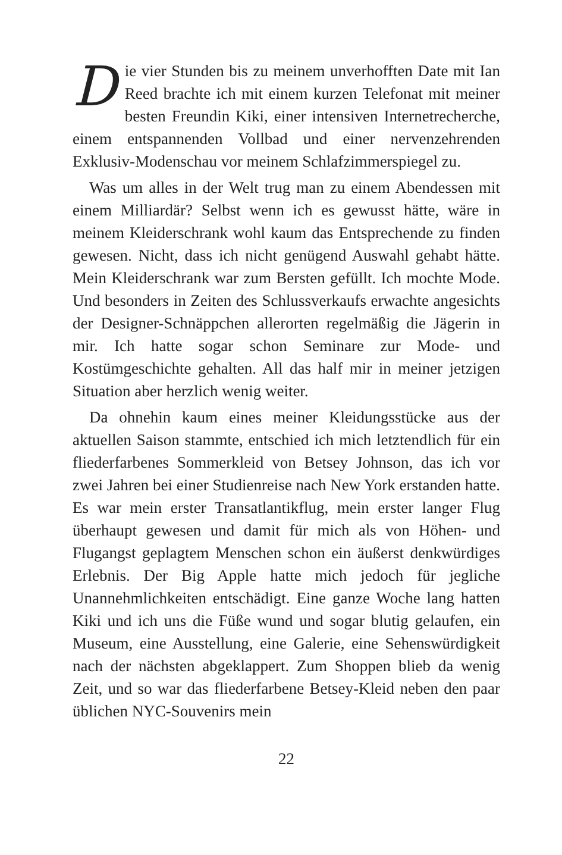Die vier Stunden bis zu meinem unverhofften Date mit Ian Reed brachte ich mit einem kurzen Telefonat mit meiner besten Freundin Kiki, einer intensiven Internetrecherche, einem entspannenden Vollbad und einer nervenzehrenden Exklusiv-Modenschau vor meinem Schlafzimmerspiegel zu.
Was um alles in der Welt trug man zu einem Abendessen mit einem Milliardär? Selbst wenn ich es gewusst hätte, wäre in meinem Kleiderschrank wohl kaum das Entsprechende zu finden gewesen. Nicht, dass ich nicht genügend Auswahl gehabt hätte. Mein Kleiderschrank war zum Bersten gefüllt. Ich mochte Mode. Und besonders in Zeiten des Schlussverkaufs erwachte angesichts der Designer-Schnäppchen allerorten regelmäßig die Jägerin in mir. Ich hatte sogar schon Seminare zur Mode- und Kostümgeschichte gehalten. All das half mir in meiner jetzigen Situation aber herzlich wenig weiter.
Da ohnehin kaum eines meiner Kleidungsstücke aus der aktuellen Saison stammte, entschied ich mich letztendlich für ein fliederfarbenes Sommerkleid von Betsey Johnson, das ich vor zwei Jahren bei einer Studienreise nach New York erstanden hatte. Es war mein erster Transatlantikflug, mein erster langer Flug überhaupt gewesen und damit für mich als von Höhen- und Flugangst geplagtem Menschen schon ein äußerst denkwürdiges Erlebnis. Der Big Apple hatte mich jedoch für jegliche Unannehmlichkeiten entschädigt. Eine ganze Woche lang hatten Kiki und ich uns die Füße wund und sogar blutig gelaufen, ein Museum, eine Ausstellung, eine Galerie, eine Sehenswürdigkeit nach der nächsten abgeklappert. Zum Shoppen blieb da wenig Zeit, und so war das fliederfarbene Betsey-Kleid neben den paar üblichen NYC-Souvenirs mein
22